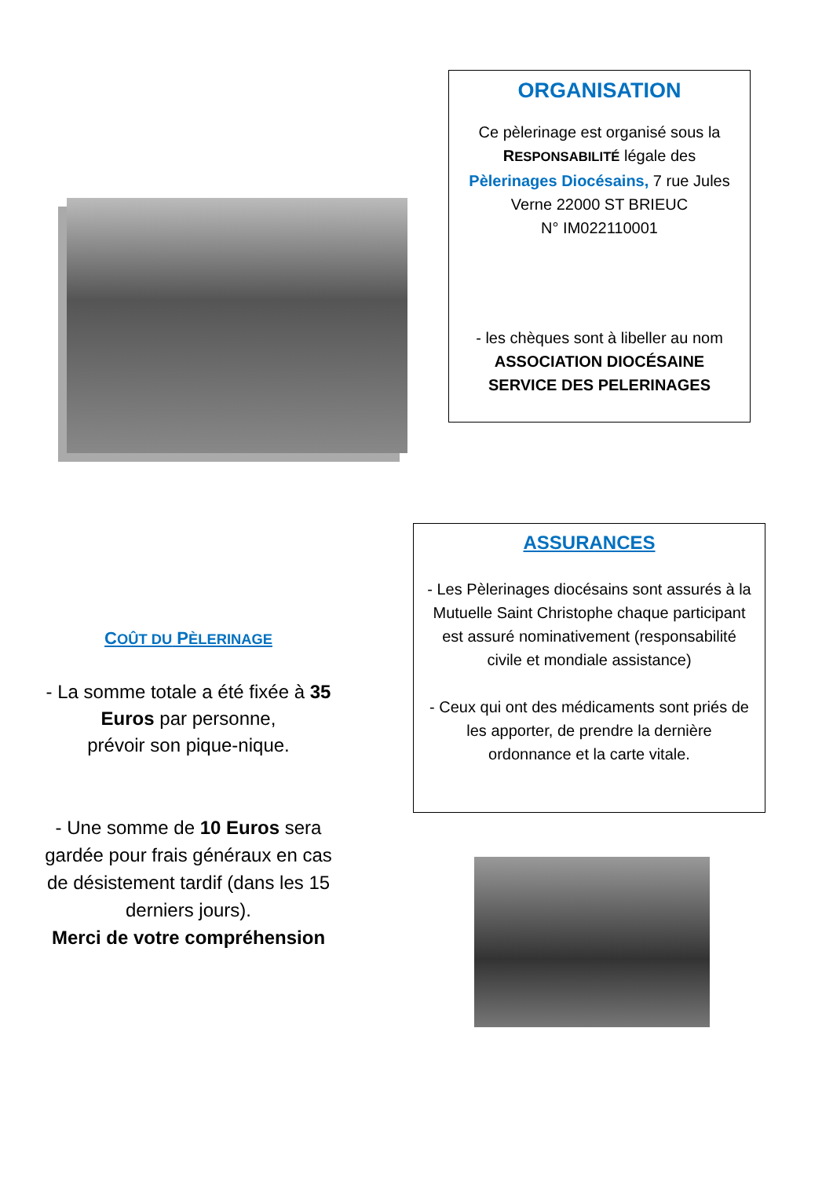ORGANISATION
Ce pèlerinage est organisé sous la RESPONSABILITÉ légale des Pèlerinages Diocésains, 7 rue Jules Verne 22000 ST BRIEUC
N° IM022110001
- les chèques sont à libeller au nom
ASSOCIATION DIOCÉSAINE
SERVICE DES PELERINAGES
ASSURANCES
- Les Pèlerinages diocésains sont assurés à la Mutuelle Saint Christophe chaque participant est assuré nominativement (responsabilité civile et mondiale assistance)
- Ceux qui ont des médicaments sont priés de les apporter, de prendre la dernière ordonnance et la carte vitale.
COÛT DU PÈLERINAGE
- La somme totale a été fixée à 35 Euros par personne,
prévoir son pique-nique.
- Une somme de 10 Euros sera gardée pour frais généraux en cas de désistement tardif (dans les 15 derniers jours).
Merci de votre compréhension